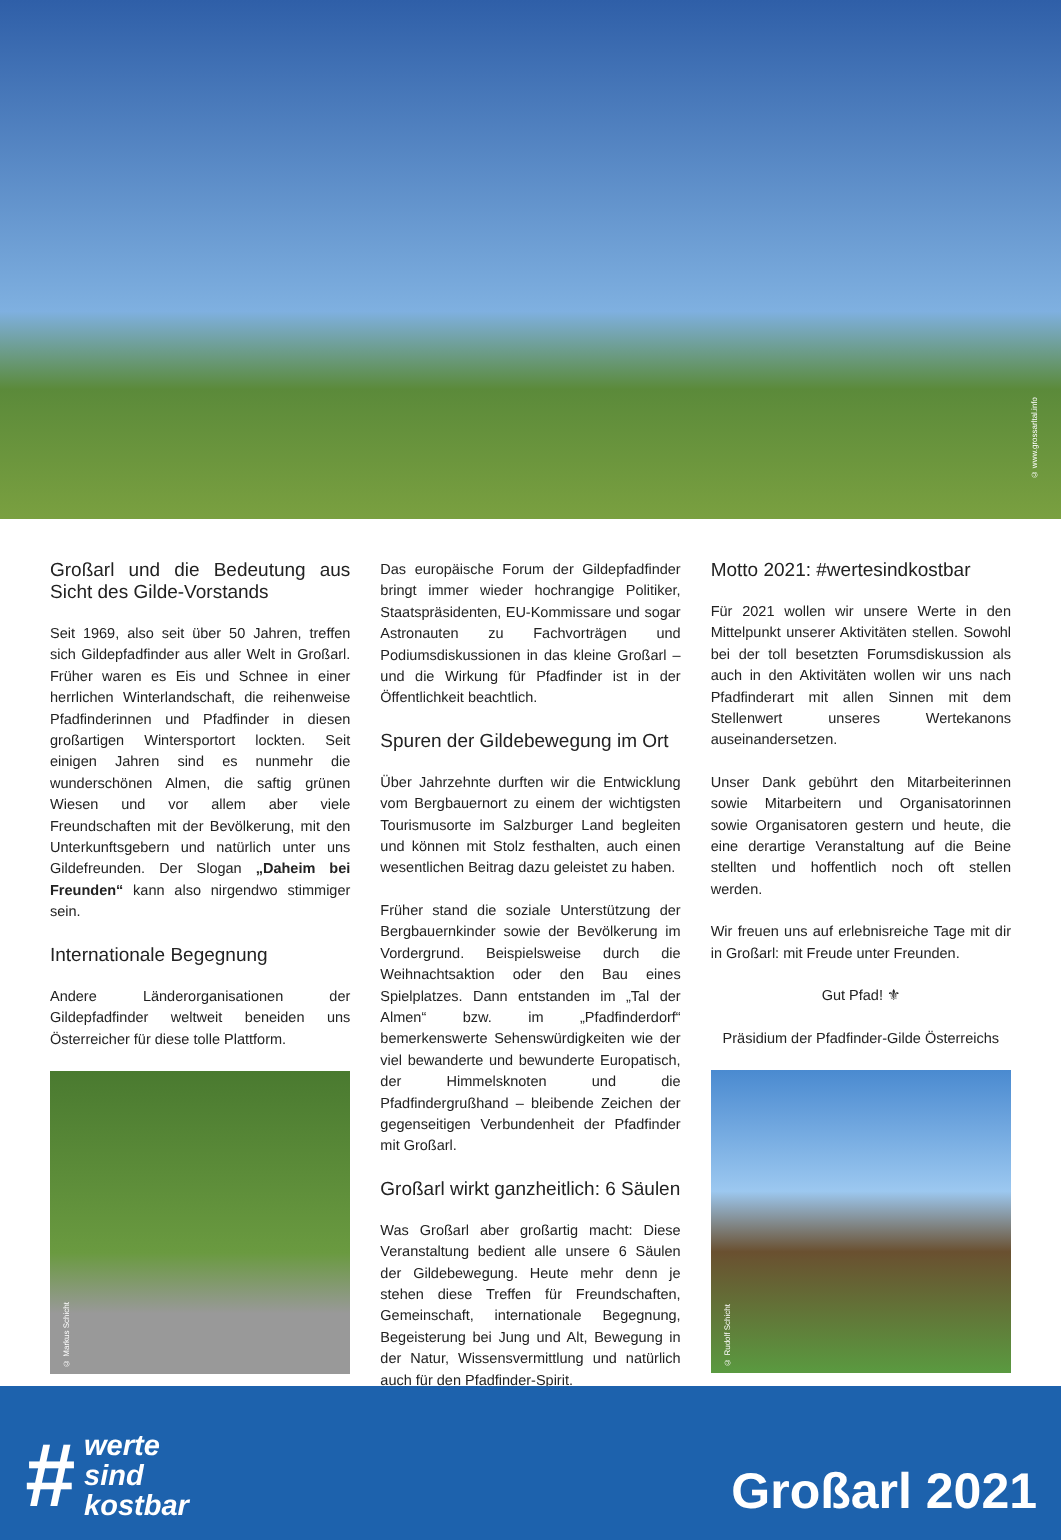© www.grossarltal.info
Großarl und die Bedeutung aus Sicht des Gilde-Vorstands
Seit 1969, also seit über 50 Jahren, treffen sich Gildepfadfinder aus aller Welt in Großarl. Früher waren es Eis und Schnee in einer herrlichen Winterlandschaft, die reihenweise Pfadfinderinnen und Pfadfinder in diesen großartigen Wintersportort lockten. Seit einigen Jahren sind es nunmehr die wunderschönen Almen, die saftig grünen Wiesen und vor allem aber viele Freundschaften mit der Bevölkerung, mit den Unterkunftsgebern und natürlich unter uns Gildefreunden. Der Slogan „Daheim bei Freunden“ kann also nirgendwo stimmiger sein.
Internationale Begegnung
Andere Länderorganisationen der Gildepfadfinder weltweit beneiden uns Österreicher für diese tolle Plattform.
© Markus Schicht
Das europäische Forum der Gildepfadfinder bringt immer wieder hochrangige Politiker, Staatspräsidenten, EU-Kommissare und sogar Astronauten zu Fachvorträgen und Podiumsdiskussionen in das kleine Großarl – und die Wirkung für Pfadfinder ist in der Öffentlichkeit beachtlich.
Spuren der Gildebewegung im Ort
Über Jahrzehnte durften wir die Entwicklung vom Bergbauernort zu einem der wichtigsten Tourismusorte im Salzburger Land begleiten und können mit Stolz festhalten, auch einen wesentlichen Beitrag dazu geleistet zu haben.
Früher stand die soziale Unterstützung der Bergbauernkinder sowie der Bevölkerung im Vordergrund. Beispielsweise durch die Weihnachtsaktion oder den Bau eines Spielplatzes. Dann entstanden im „Tal der Almen“ bzw. im „Pfadfinderdorf“ bemerkenswerte Sehenswürdigkeiten wie der viel bewanderte und bewunderte Europatisch, der Himmelsknoten und die Pfadfindergrußhand – bleibende Zeichen der gegenseitigen Verbundenheit der Pfadfinder mit Großarl.
Großarl wirkt ganzheitlich: 6 Säulen
Was Großarl aber großartig macht: Diese Veranstaltung bedient alle unsere 6 Säulen der Gildebewegung. Heute mehr denn je stehen diese Treffen für Freundschaften, Gemeinschaft, internationale Begegnung, Begeisterung bei Jung und Alt, Bewegung in der Natur, Wissensvermittlung und natürlich auch für den Pfadfinder-Spirit.
Motto 2021: #wertesindkostbar
Für 2021 wollen wir unsere Werte in den Mittelpunkt unserer Aktivitäten stellen. Sowohl bei der toll besetzten Forumsdiskussion als auch in den Aktivitäten wollen wir uns nach Pfadfinderart mit allen Sinnen mit dem Stellenwert unseres Wertekanons auseinandersetzen.
Unser Dank gebührt den Mitarbeiterinnen sowie Mitarbeitern und Organisatorinnen sowie Organisatoren gestern und heute, die eine derartige Veranstaltung auf die Beine stellten und hoffentlich noch oft stellen werden.
Wir freuen uns auf erlebnisreiche Tage mit dir in Großarl: mit Freude unter Freunden.
Gut Pfad! ⚜
Präsidium der Pfadfinder-Gilde Österreichs
© Rudolf Schicht
# werte
sind
kostbar
Großarl 2021